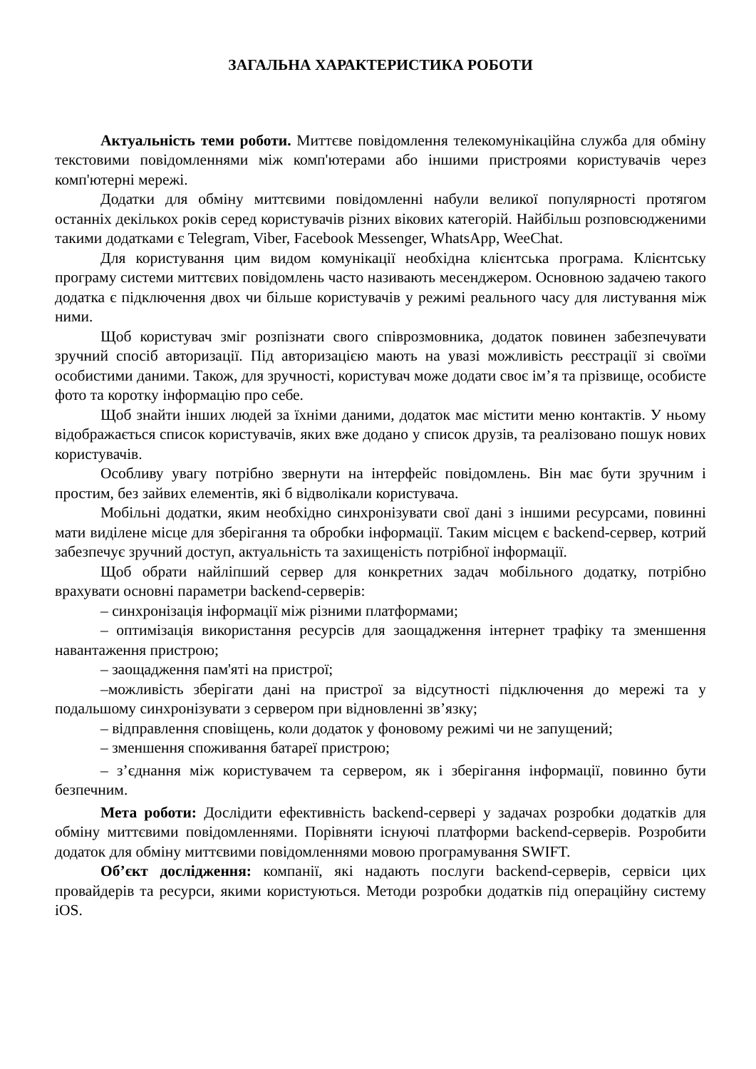ЗАГАЛЬНА ХАРАКТЕРИСТИКА РОБОТИ
Актуальність теми роботи. Миттєве повідомлення телекомунікаційна служба для обміну текстовими повідомленнями між комп'ютерами або іншими пристроями користувачів через комп'ютерні мережі.
Додатки для обміну миттєвими повідомленні набули великої популярності протягом останніх декількох років серед користувачів різних вікових категорій. Найбільш розповсюдженими такими додатками є Telegram, Viber, Facebook Messenger, WhatsApp, WeeChat.
Для користування цим видом комунікації необхідна клієнтська програма. Клієнтську програму системи миттєвих повідомлень часто називають месенджером. Основною задачею такого додатка є підключення двох чи більше користувачів у режимі реального часу для листування між ними.
Щоб користувач зміг розпізнати свого співрозмовника, додаток повинен забезпечувати зручний спосіб авторизації. Під авторизацією мають на увазі можливість реєстрації зі своїми особистими даними. Також, для зручності, користувач може додати своє ім’я та прізвище, особисте фото та коротку інформацію про себе.
Щоб знайти інших людей за їхніми даними, додаток має містити меню контактів. У ньому відображається список користувачів, яких вже додано у список друзів, та реалізовано пошук нових користувачів.
Особливу увагу потрібно звернути на інтерфейс повідомлень. Він має бути зручним і простим, без зайвих елементів, які б відволікали користувача.
Мобільні додатки, яким необхідно синхронізувати свої дані з іншими ресурсами, повинні мати виділене місце для зберігання та обробки інформації. Таким місцем є backend-сервер, котрий забезпечує зручний доступ, актуальність та захищеність потрібної інформації.
Щоб обрати найліпший сервер для конкретних задач мобільного додатку, потрібно врахувати основні параметри backend-серверів:
– синхронізація інформації між різними платформами;
– оптимізація використання ресурсів для заощадження інтернет трафіку та зменшення навантаження пристрою;
– заощадження пам'яті на пристрої;
–можливість зберігати дані на пристрої за відсутності підключення до мережі та у подальшому синхронізувати з сервером при відновленні зв’язку;
– відправлення сповіщень, коли додаток у фоновому режимі чи не запущений;
– зменшення споживання батареї пристрою;
– з’єднання між користувачем та сервером, як і зберігання інформації, повинно бути безпечним.
Мета роботи: Дослідити ефективність backend-сервері у задачах розробки додатків для обміну миттєвими повідомленнями. Порівняти існуючі платформи backend-серверів. Розробити додаток для обміну миттєвими повідомленнями мовою програмування SWIFT.
Об’єкт дослідження: компанії, які надають послуги backend-серверів, сервіси цих провайдерів та ресурси, якими користуються. Методи розробки додатків під операційну систему iOS.